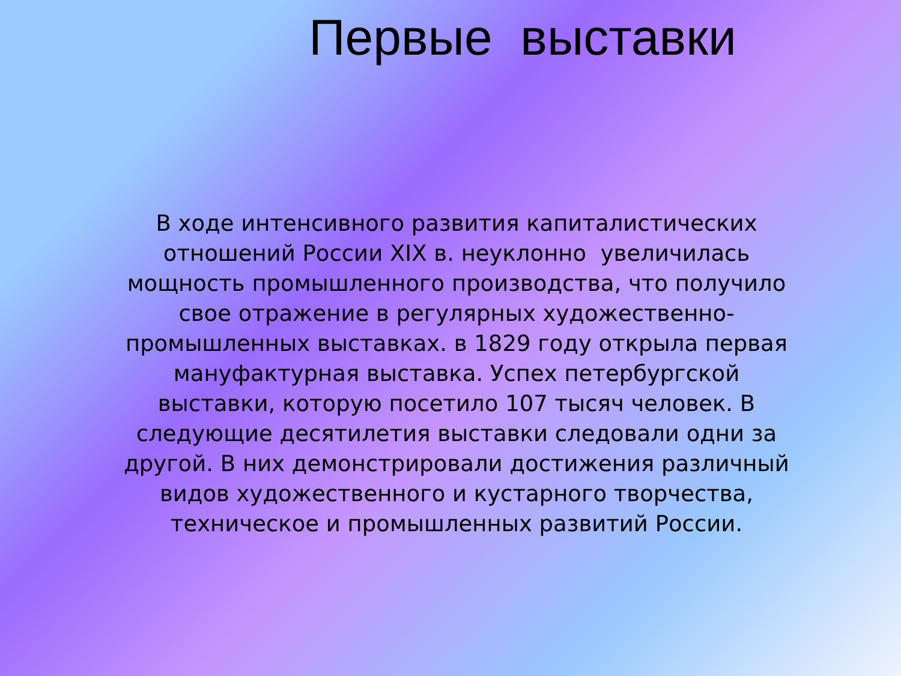Первые выставки
В ходе интенсивного развития капиталистических отношений России XIX в. неуклонно увеличилась мощность промышленного производства, что получило свое отражение в регулярных художественно-промышленных выставках. в 1829 году открыла первая мануфактурная выставка. Успех петербургской выставки, которую посетило 107 тысяч человек. В следующие десятилетия выставки следовали одни за другой. В них демонстрировали достижения различный видов художественного и кустарного творчества, техническое и промышленных развитий России.